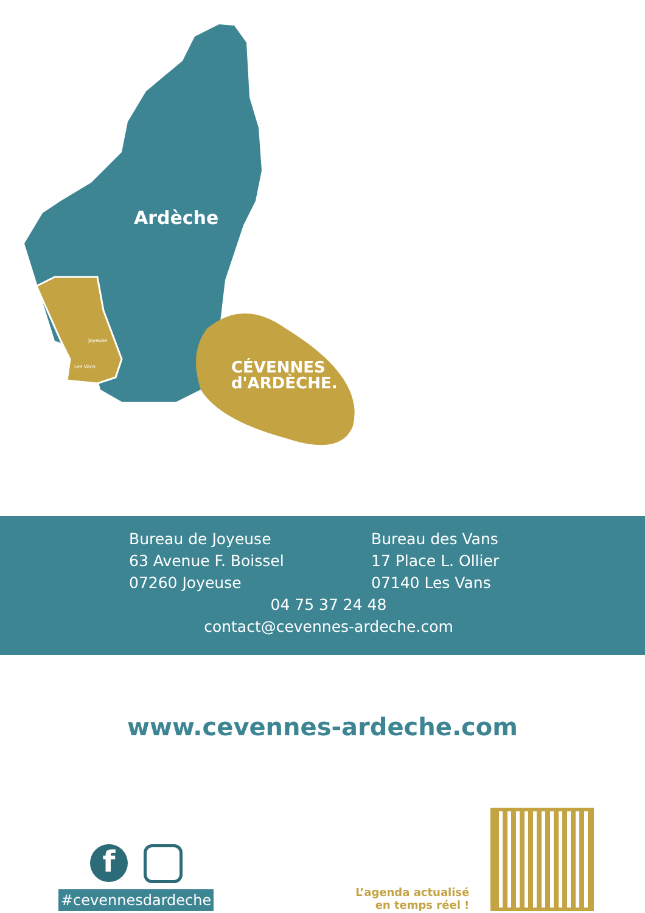Ardèche
Joyeuse
Les Vans
CÉVENNES
d'ARDÈCHE.
Bureau de Joyeuse
63 Avenue F. Boissel
07260 Joyeuse
Bureau des Vans
17 Place L. Ollier
07140 Les Vans
04 75 37 24 48
contact@cevennes-ardeche.com
www.cevennes-ardeche.com
f
#cevennesdardeche
L’agenda actualisé
en temps réel !